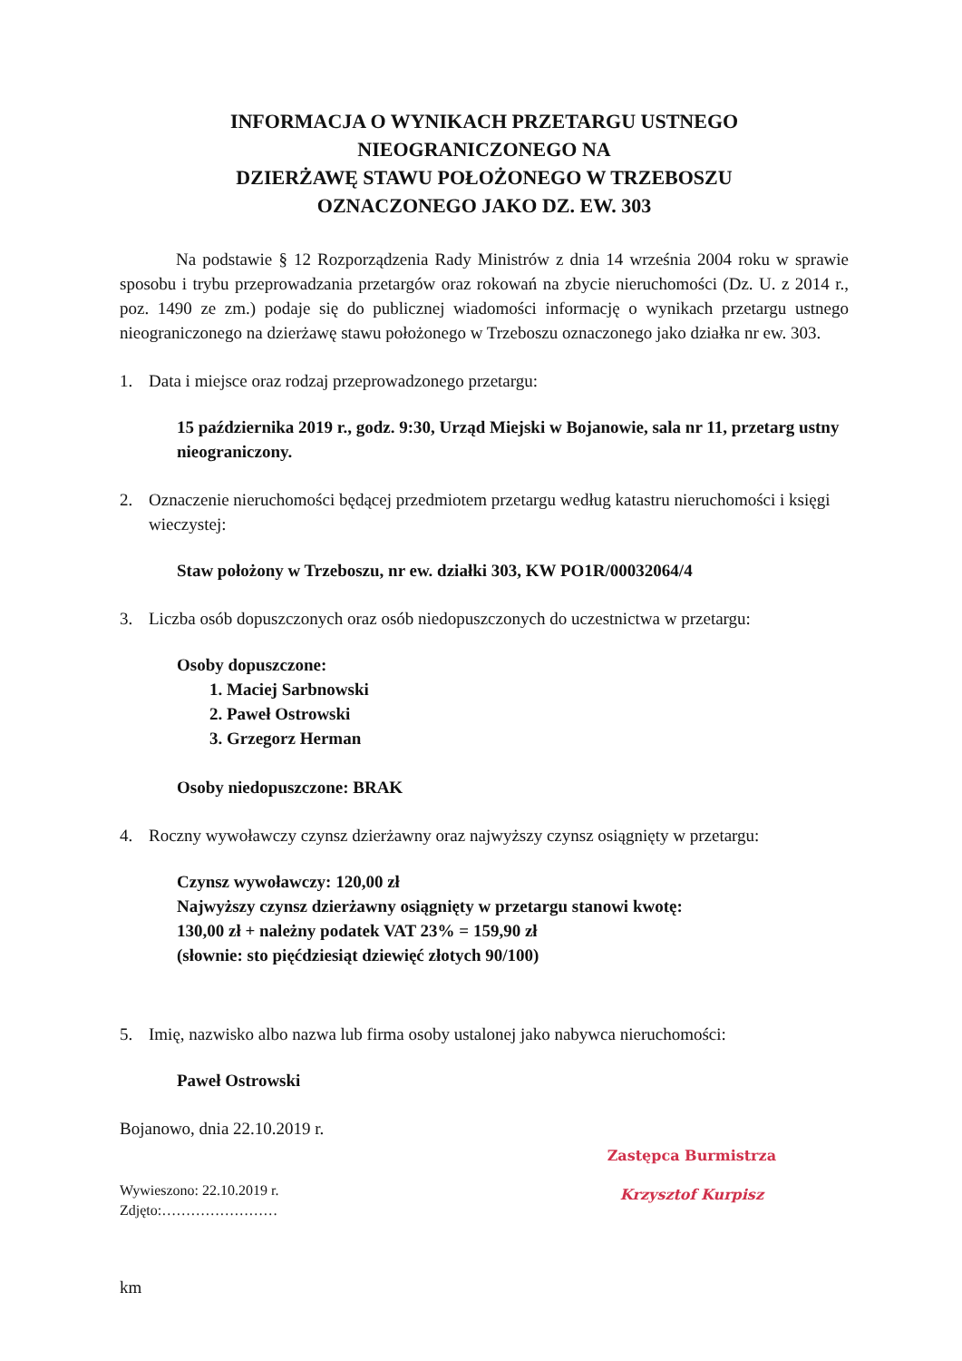INFORMACJA O WYNIKACH PRZETARGU USTNEGO
NIEOGRANICZONEGO NA
DZIERŻAWĘ STAWU POŁOŻONEGO W TRZEBOSZU
OZNACZONEGO JAKO DZ. EW. 303
Na podstawie § 12 Rozporządzenia Rady Ministrów z dnia 14 września 2004 roku w sprawie sposobu i trybu przeprowadzania przetargów oraz rokowań na zbycie nieruchomości (Dz. U. z 2014 r., poz. 1490 ze zm.) podaje się do publicznej wiadomości informację o wynikach przetargu ustnego nieograniczonego na dzierżawę stawu położonego w Trzeboszu oznaczonego jako działka nr ew. 303.
1. Data i miejsce oraz rodzaj przeprowadzonego przetargu:
15 października 2019 r., godz. 9:30, Urząd Miejski w Bojanowie, sala nr 11, przetarg ustny nieograniczony.
2. Oznaczenie nieruchomości będącej przedmiotem przetargu według katastru nieruchomości i księgi wieczystej:
Staw położony w Trzeboszu, nr ew. działki 303, KW PO1R/00032064/4
3. Liczba osób dopuszczonych oraz osób niedopuszczonych do uczestnictwa w przetargu:
Osoby dopuszczone:
1. Maciej Sarbnowski
2. Paweł Ostrowski
3. Grzegorz Herman
Osoby niedopuszczone: BRAK
4. Roczny wywoławczy czynsz dzierżawny oraz najwyższy czynsz osiągnięty w przetargu:
Czynsz wywoławczy: 120,00 zł
Najwyższy czynsz dzierżawny osiągnięty w przetargu stanowi kwotę:
130,00 zł + należny podatek VAT 23% = 159,90 zł
(słownie: sto pięćdziesiąt dziewięć złotych 90/100)
5. Imię, nazwisko albo nazwa lub firma osoby ustalonej jako nabywca nieruchomości:
Paweł Ostrowski
Bojanowo, dnia 22.10.2019 r.
Wywieszono: 22.10.2019 r.
Zdjęto:……………………
km
Zastępca Burmistrza
Krzysztof Kurpisz